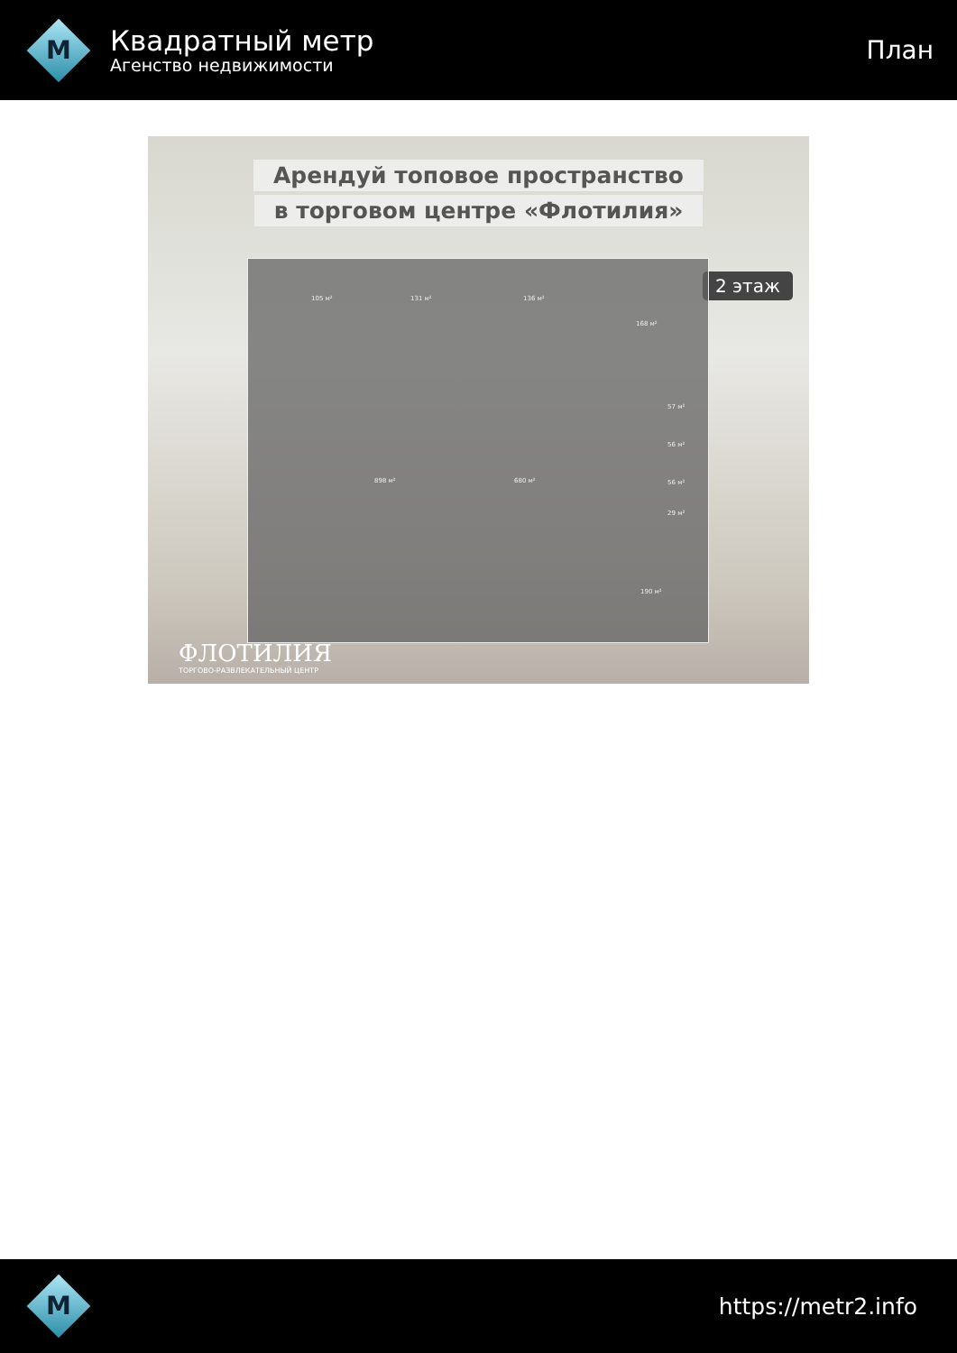M
Квадратный метр
Агенство недвижимости
План
Арендуй топовое пространство
в торговом центре «Флотилия»
2 этаж
105 м² 131 м² 136 м²
168 м²
57 м²
56 м²
56 м²
29 м²
898 м² 680 м²
190 м²
ФЛОТИЛИЯ
ТОРГОВО-РАЗВЛЕКАТЕЛЬНЫЙ ЦЕНТР
M
https://metr2.info